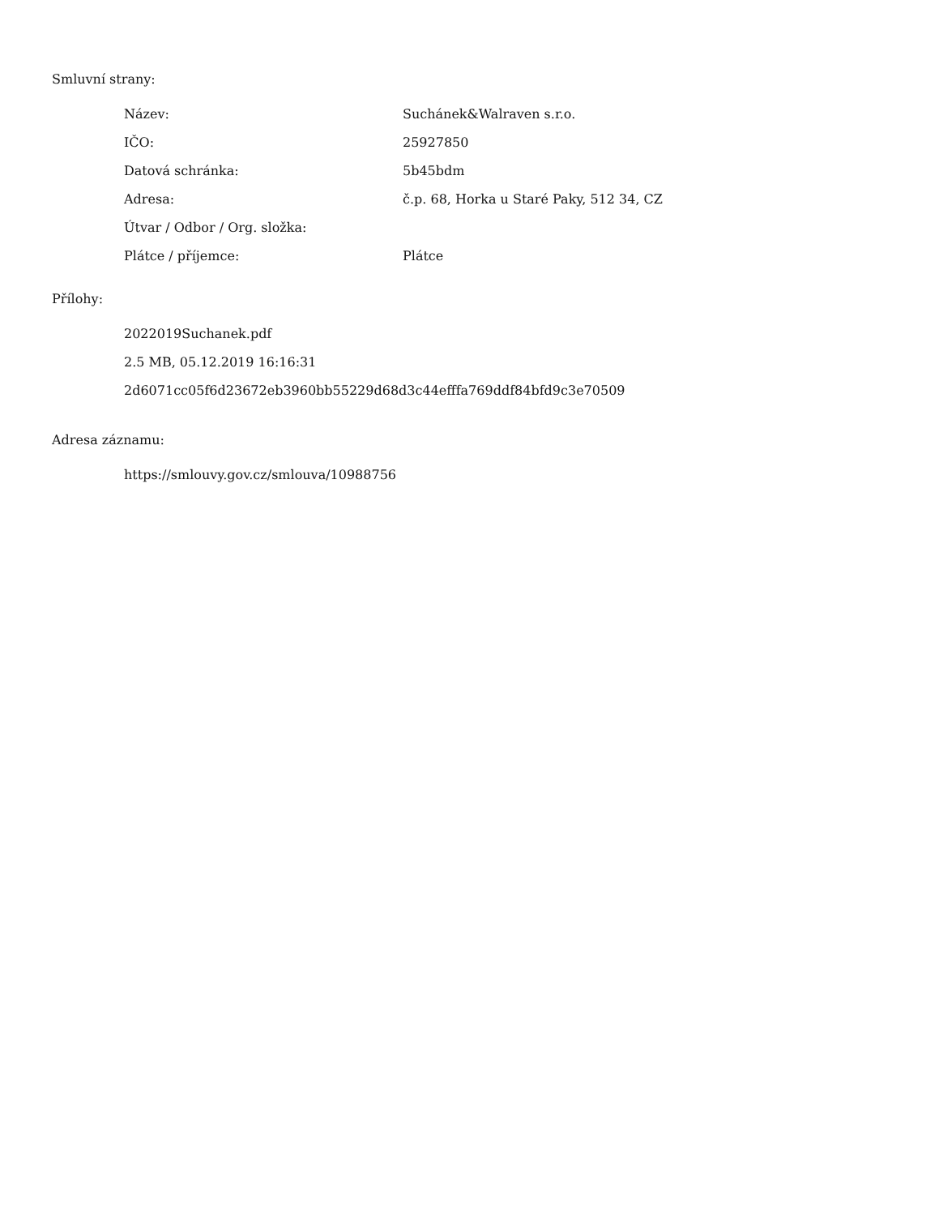Smluvní strany:
| Název: | Suchánek&Walraven s.r.o. |
| IČO: | 25927850 |
| Datová schránka: | 5b45bdm |
| Adresa: | č.p. 68, Horka u Staré Paky, 512 34, CZ |
| Útvar / Odbor / Org. složka: | |
| Plátce / příjemce: | Plátce |
Přílohy:
2022019Suchanek.pdf
2.5 MB, 05.12.2019 16:16:31
2d6071cc05f6d23672eb3960bb55229d68d3c44efffa769ddf84bfd9c3e70509
Adresa záznamu:
https://smlouvy.gov.cz/smlouva/10988756